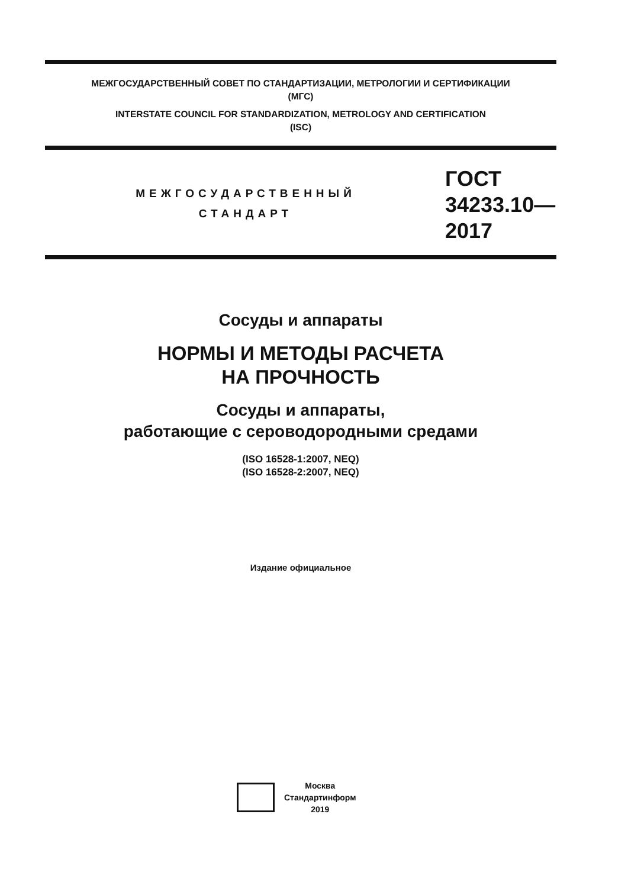МЕЖГОСУДАРСТВЕННЫЙ СОВЕТ ПО СТАНДАРТИЗАЦИИ, МЕТРОЛОГИИ И СЕРТИФИКАЦИИ
(МГС)
INTERSTATE COUNCIL FOR STANDARDIZATION, METROLOGY AND CERTIFICATION
(ISC)
МЕЖГОСУДАРСТВЕННЫЙ
СТАНДАРТ
ГОСТ
34233.10—
2017
Сосуды и аппараты
НОРМЫ И МЕТОДЫ РАСЧЕТА
НА ПРОЧНОСТЬ
Сосуды и аппараты,
работающие с сероводородными средами
(ISO 16528-1:2007, NEQ)
(ISO 16528-2:2007, NEQ)
Издание официальное
Москва
Стандартинформ
2019